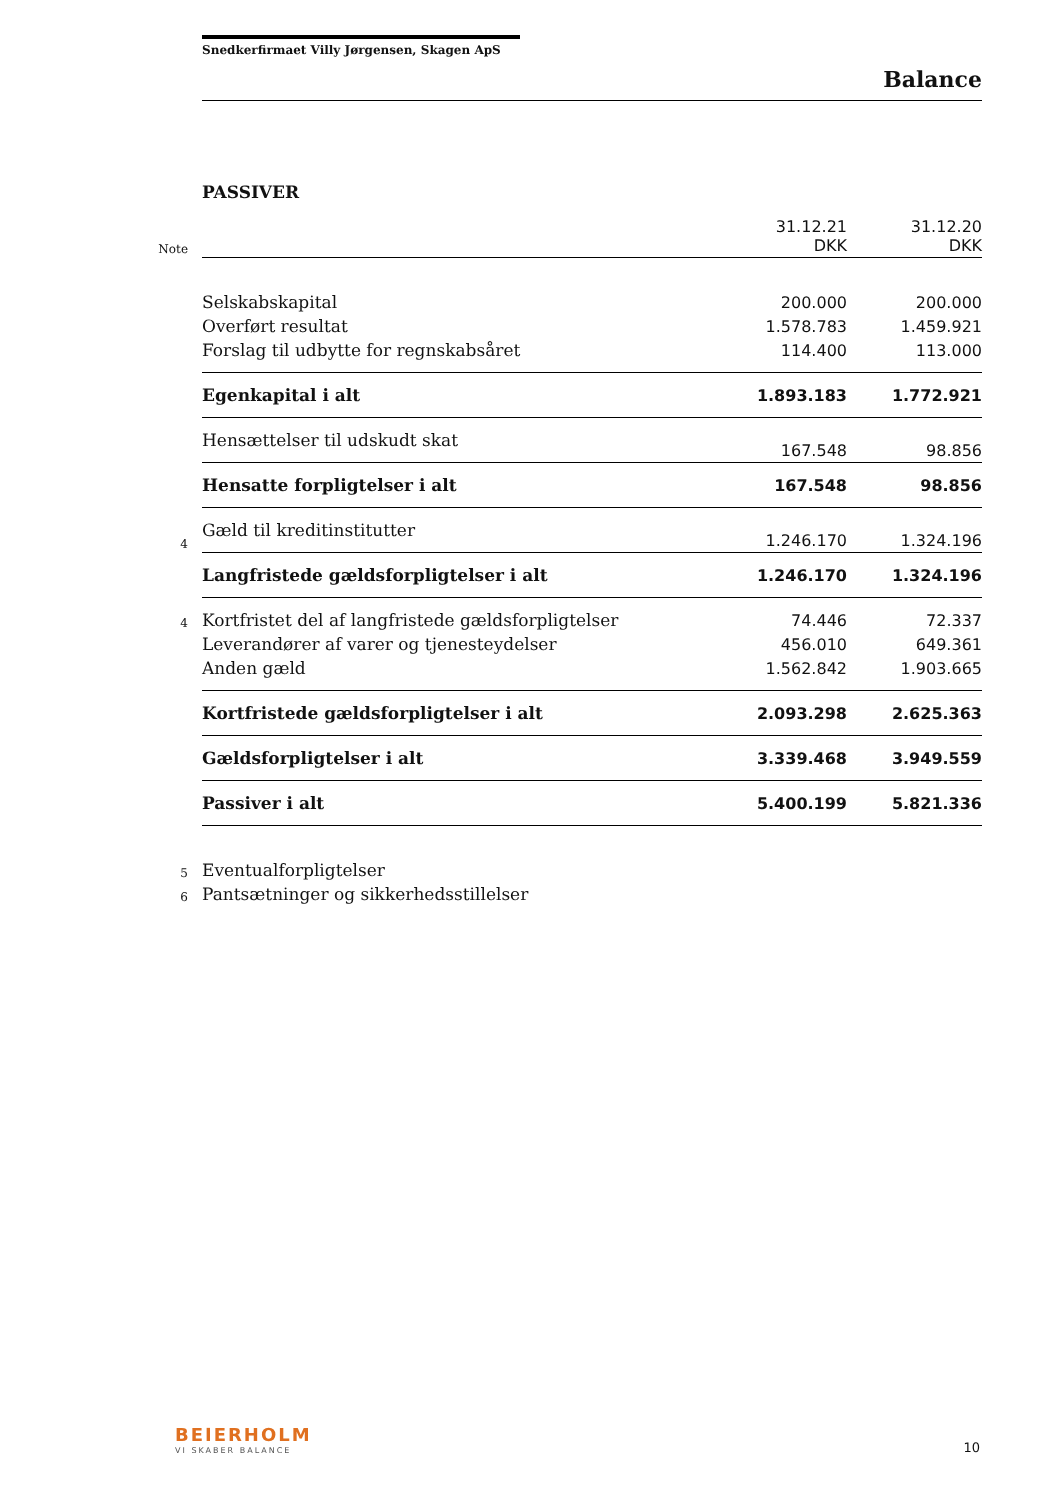Snedkerfirmaet Villy Jørgensen, Skagen ApS
Balance
PASSIVER
| Note | | 31.12.21 DKK | 31.12.20 DKK |
| | Selskabskapital | 200.000 | 200.000 |
| | Overført resultat | 1.578.783 | 1.459.921 |
| | Forslag til udbytte for regnskabsåret | 114.400 | 113.000 |
| | Egenkapital i alt | 1.893.183 | 1.772.921 |
| | Hensættelser til udskudt skat | 167.548 | 98.856 |
| | Hensatte forpligtelser i alt | 167.548 | 98.856 |
| 4 | Gæld til kreditinstitutter | 1.246.170 | 1.324.196 |
| | Langfristede gældsforpligtelser i alt | 1.246.170 | 1.324.196 |
| 4 | Kortfristet del af langfristede gældsforpligtelser | 74.446 | 72.337 |
| | Leverandører af varer og tjenesteydelser | 456.010 | 649.361 |
| | Anden gæld | 1.562.842 | 1.903.665 |
| | Kortfristede gældsforpligtelser i alt | 2.093.298 | 2.625.363 |
| | Gældsforpligtelser i alt | 3.339.468 | 3.949.559 |
| | Passiver i alt | 5.400.199 | 5.821.336 |
| 5 | Eventualforpligtelser | | |
| 6 | Pantsætninger og sikkerhedsstillelser | | |
BEIERHOLM
VI SKABER BALANCE 10